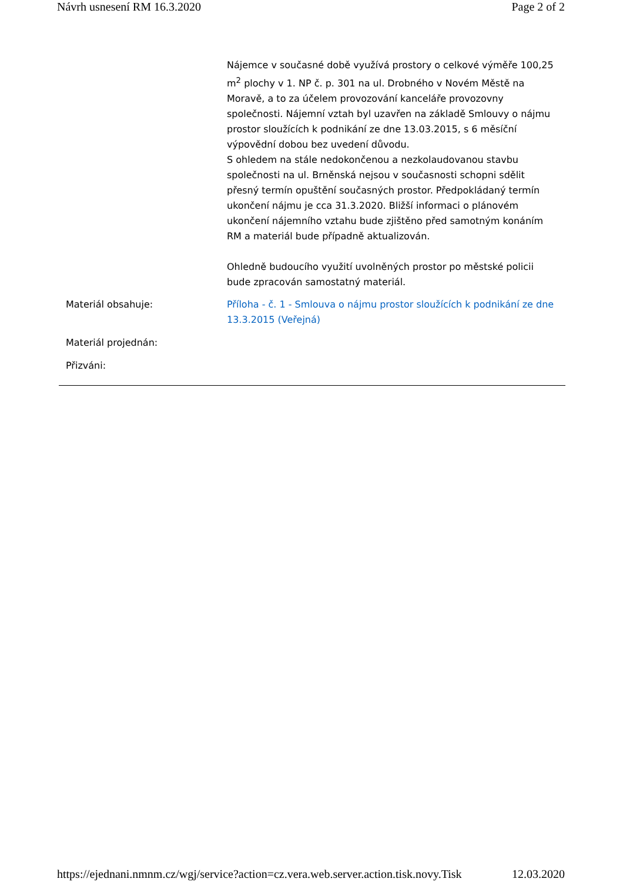Návrh usnesení RM 16.3.2020 Page 2 of 2
Nájemce v současné době využívá prostory o celkové výměře 100,25 m<sup>2</sup> plochy v 1. NP č. p. 301 na ul. Drobného v Novém Městě na Moravě, a to za účelem provozování kanceláře provozovny společnosti. Nájemní vztah byl uzavřen na základě Smlouvy o nájmu prostor sloužících k podnikání ze dne 13.03.2015, s 6 měsíční výpovědní dobou bez uvedení důvodu.
S ohledem na stále nedokončenou a nezkolaudovanou stavbu společnosti na ul. Brněnská nejsou v současnosti schopni sdělit přesný termín opuštění současných prostor. Předpokládaný termín ukončení nájmu je cca 31.3.2020. Bližší informaci o plánovém ukončení nájemního vztahu bude zjištěno před samotným konáním RM a materiál bude případně aktualizován.
Ohledně budoucího využití uvolněných prostor po městské policii bude zpracován samostatný materiál.
Materiál obsahuje: Příloha - č. 1 - Smlouva o nájmu prostor sloužících k podnikání ze dne 13.3.2015 (Veřejná)
Materiál projednán:
Přizváni:
https://ejednani.nmnm.cz/wgj/service?action=cz.vera.web.server.action.tisk.novy.Tisk 12.03.2020